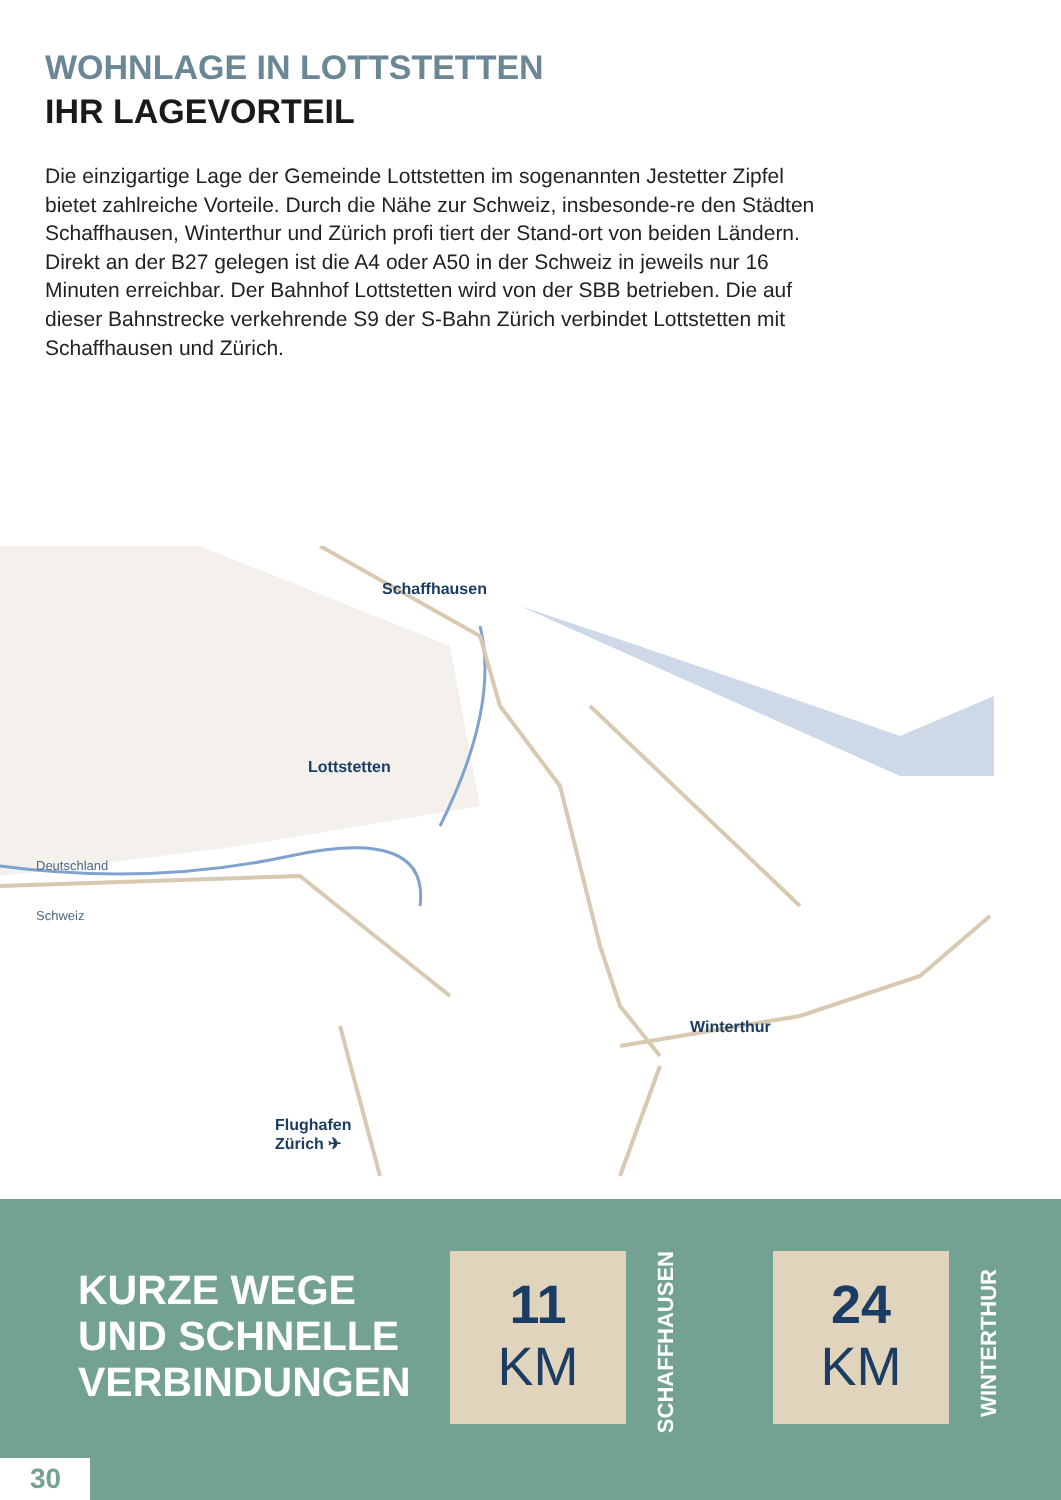WOHNLAGE IN LOTTSTETTEN
IHR LAGEVORTEIL
Die einzigartige Lage der Gemeinde Lottstetten im sogenannten Jestetter Zipfel bietet zahlreiche Vorteile. Durch die Nähe zur Schweiz, insbesonde-re den Städten Schaffhausen, Winterthur und Zürich profi tiert der Stand-ort von beiden Ländern. Direkt an der B27 gelegen ist die A4 oder A50 in der Schweiz in jeweils nur 16 Minuten erreichbar. Der Bahnhof Lottstetten wird von der SBB betrieben. Die auf dieser Bahnstrecke verkehrende S9 der S-Bahn Zürich verbindet Lottstetten mit Schaffhausen und Zürich.
Schaffhausen
Lottstetten
Winterthur
Flughafen
Zürich ✈
Deutschland
Schweiz
KURZE WEGE
UND SCHNELLE
VERBINDUNGEN
11
KM
SCHAFFHAUSEN
24
KM
WINTERTHUR
30